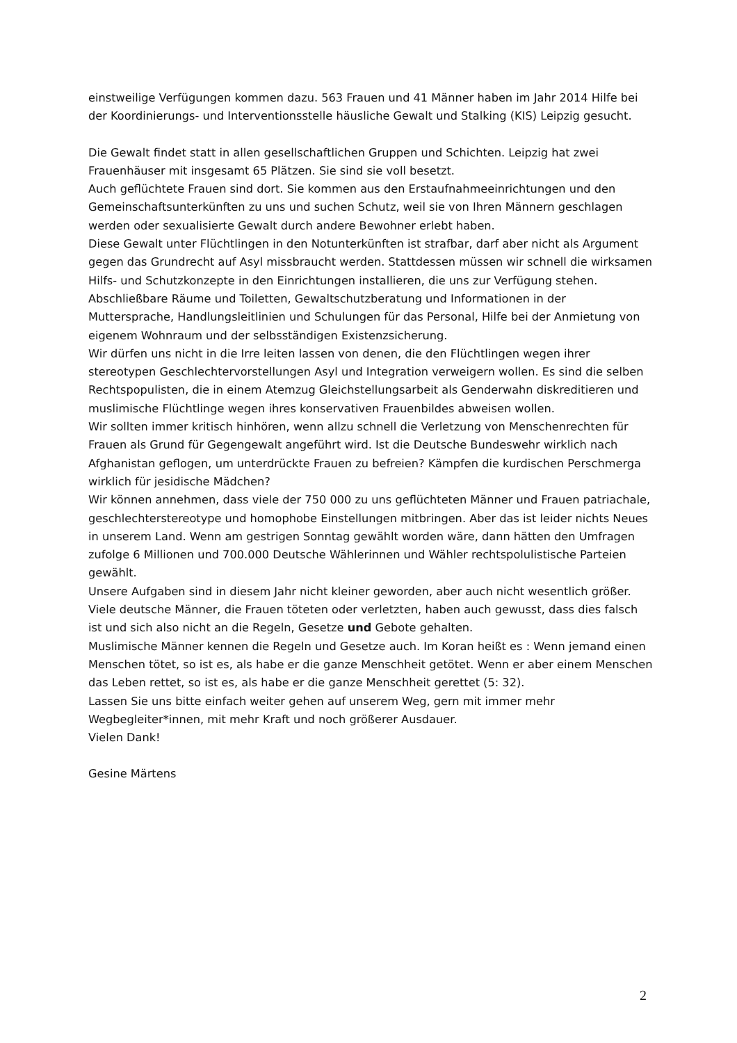einstweilige Verfügungen kommen dazu. 563 Frauen und 41 Männer haben im Jahr 2014 Hilfe bei der Koordinierungs- und Interventionsstelle häusliche Gewalt und Stalking (KIS) Leipzig gesucht.
Die Gewalt findet statt in allen gesellschaftlichen Gruppen und Schichten. Leipzig hat zwei Frauenhäuser mit insgesamt 65 Plätzen. Sie sind sie voll besetzt.
Auch geflüchtete Frauen sind dort. Sie kommen aus den Erstaufnahmeeinrichtungen und den Gemeinschaftsunterkünften zu uns und suchen Schutz, weil sie von Ihren Männern geschlagen werden oder sexualisierte Gewalt durch andere Bewohner erlebt haben.
Diese Gewalt unter Flüchtlingen in den Notunterkünften ist strafbar, darf aber nicht als Argument gegen das Grundrecht auf Asyl missbraucht werden. Stattdessen müssen wir schnell die wirksamen Hilfs- und Schutzkonzepte in den Einrichtungen installieren, die uns zur Verfügung stehen. Abschließbare Räume und Toiletten, Gewaltschutzberatung und Informationen in der Muttersprache, Handlungsleitlinien und Schulungen für das Personal, Hilfe bei der Anmietung von eigenem Wohnraum und der selbsständigen Existenzsicherung.
Wir dürfen uns nicht in die Irre leiten lassen von denen, die den Flüchtlingen wegen ihrer stereotypen Geschlechtervorstellungen Asyl und Integration verweigern wollen. Es sind die selben Rechtspopulisten, die in einem Atemzug Gleichstellungsarbeit als Genderwahn diskreditieren und muslimische Flüchtlinge wegen ihres konservativen Frauenbildes abweisen wollen.
Wir sollten immer kritisch hinhören, wenn allzu schnell die Verletzung von Menschenrechten für Frauen als Grund für Gegengewalt angeführt wird. Ist die Deutsche Bundeswehr wirklich nach Afghanistan geflogen, um unterdrückte Frauen zu befreien? Kämpfen die kurdischen Perschmerga wirklich für jesidische Mädchen?
Wir können annehmen, dass viele der 750 000 zu uns geflüchteten Männer und Frauen patriachale, geschlechterstereotype und homophobe Einstellungen mitbringen. Aber das ist leider nichts Neues in unserem Land. Wenn am gestrigen Sonntag gewählt worden wäre, dann hätten den Umfragen zufolge 6 Millionen und 700.000 Deutsche Wählerinnen und Wähler rechtspolulistische Parteien gewählt.
Unsere Aufgaben sind in diesem Jahr nicht kleiner geworden, aber auch nicht wesentlich größer.
Viele deutsche Männer, die Frauen töteten oder verletzten, haben auch gewusst, dass dies falsch ist und sich also nicht an die Regeln, Gesetze und Gebote gehalten.
Muslimische Männer kennen die Regeln und Gesetze auch. Im Koran heißt es : Wenn jemand einen Menschen tötet, so ist es, als habe er die ganze Menschheit getötet. Wenn er aber einem Menschen das Leben rettet, so ist es, als habe er die ganze Menschheit gerettet (5: 32).
Lassen Sie uns bitte einfach weiter gehen auf unserem Weg, gern mit immer mehr Wegbegleiter*innen, mit mehr Kraft und noch größerer Ausdauer.
Vielen Dank!
Gesine Märtens
2